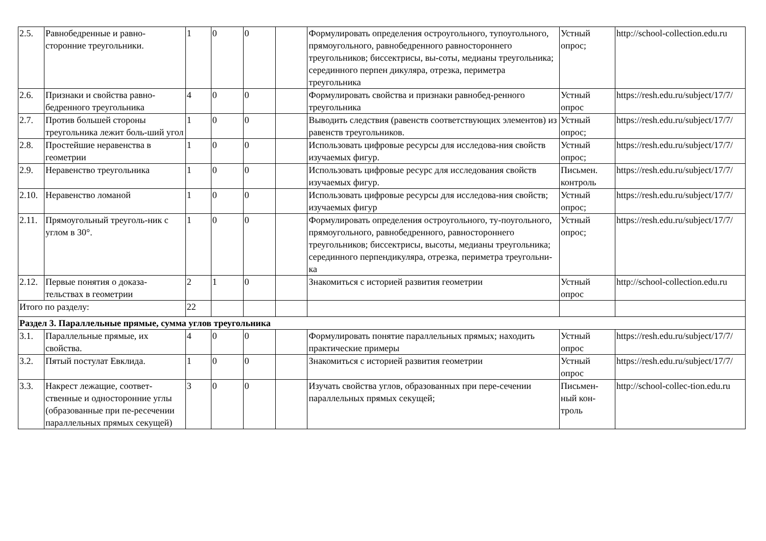| 2.5. | Равнобедренные и равно-сторонние треугольники. | 1 | 0 | 0 | | Формулировать определения остроугольного, тупоугольного, прямоугольного, равнобедренного равностороннего треугольников; биссектрисы, вы-соты, медианы треугольника; серединного перпен дикуляра, отрезка, периметра треугольника | Устный опрос; | http://school-collection.edu.ru |
| 2.6. | Признаки и свойства равно-бедренного треугольника | 4 | 0 | 0 | | Формулировать свойства и признаки равнобед-ренного треугольника | Устный опрос | https://resh.edu.ru/subject/17/7/ |
| 2.7. | Против большей стороны треугольника лежит боль-ший угол | 1 | 0 | 0 | | Выводить следствия (равенств соответствующих элементов) из равенств треугольников. | Устный опрос; | https://resh.edu.ru/subject/17/7/ |
| 2.8. | Простейшие неравенства в геометрии | 1 | 0 | 0 | | Использовать цифровые ресурсы для исследова-ния свойств изучаемых фигур. | Устный опрос; | https://resh.edu.ru/subject/17/7/ |
| 2.9. | Неравенство треугольника | 1 | 0 | 0 | | Использовать цифровые ресурс для исследования свойств изучаемых фигур. | Письмен. контроль | https://resh.edu.ru/subject/17/7/ |
| 2.10. | Неравенство ломаной | 1 | 0 | 0 | | Использовать цифровые ресурсы для исследова-ния свойств; изучаемых фигур | Устный опрос; | https://resh.edu.ru/subject/17/7/ |
| 2.11. | Прямоугольный треуголь-ник с углом в 30°. | 1 | 0 | 0 | | Формулировать определения остроугольного, ту-поугольного, прямоугольного, равнобедренного, равностороннего треугольников; биссектрисы, высоты, медианы треугольника; серединного перпендикуляра, отрезка, периметра треугольни-ка | Устный опрос; | https://resh.edu.ru/subject/17/7/ |
| 2.12. | Первые понятия о доказа-тельствах в геометрии | 2 | 1 | 0 | | Знакомиться с историей развития геометрии | Устный опрос | http://school-collection.edu.ru |
| Итого по разделу: | | 22 | | | | | | |
| Раздел 3. Параллельные прямые, сумма углов треугольника | | | | | | | | |
| 3.1. | Параллельные прямые, их свойства. | 4 | 0 | 0 | | Формулировать понятие параллельных прямых; находить практические примеры | Устный опрос | https://resh.edu.ru/subject/17/7/ |
| 3.2. | Пятый постулат Евклида. | 1 | 0 | 0 | | Знакомиться с историей развития геометрии | Устный опрос | https://resh.edu.ru/subject/17/7/ |
| 3.3. | Накрест лежащие, соответ-ственные и односторонние углы (образованные при пе-ресечении параллельных прямых секущей) | 3 | 0 | 0 | | Изучать свойства углов, образованных при пере-сечении параллельных прямых секущей; | Письмен-ный кон-троль | http://school-collec-tion.edu.ru |